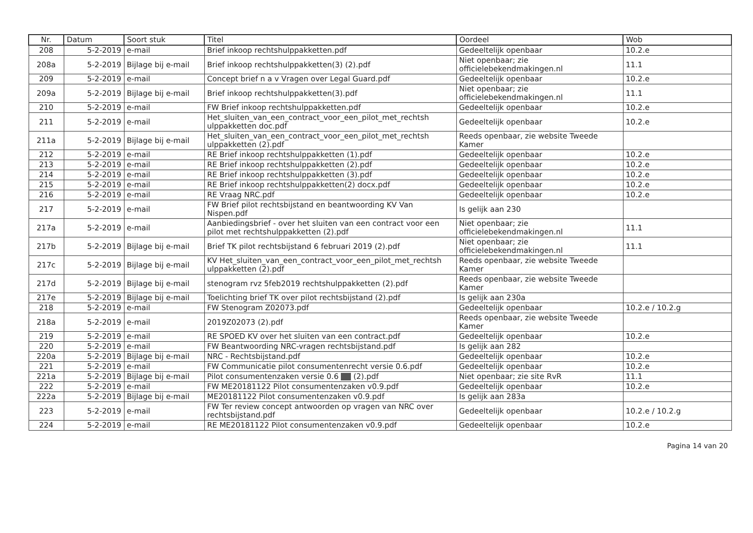| Nr. | Datum | Soort stuk | Titel | Oordeel | Wob |
| --- | --- | --- | --- | --- | --- |
| 208 | 5-2-2019 | e-mail | Brief inkoop rechtshulppakketten.pdf | Gedeeltelijk openbaar | 10.2.e |
| 208a | 5-2-2019 | Bijlage bij e-mail | Brief inkoop rechtshulppakketten(3) (2).pdf | Niet openbaar; zie officielebekendmakingen.nl | 11.1 |
| 209 | 5-2-2019 | e-mail | Concept brief n a v Vragen over Legal Guard.pdf | Gedeeltelijk openbaar | 10.2.e |
| 209a | 5-2-2019 | Bijlage bij e-mail | Brief inkoop rechtshulppakketten(3).pdf | Niet openbaar; zie officielebekendmakingen.nl | 11.1 |
| 210 | 5-2-2019 | e-mail | FW Brief inkoop rechtshulppakketten.pdf | Gedeeltelijk openbaar | 10.2.e |
| 211 | 5-2-2019 | e-mail | Het_sluiten_van_een_contract_voor_een_pilot_met_rechtsh ulppakketten doc.pdf | Gedeeltelijk openbaar | 10.2.e |
| 211a | 5-2-2019 | Bijlage bij e-mail | Het_sluiten_van_een_contract_voor_een_pilot_met_rechtsh ulppakketten (2).pdf | Reeds openbaar, zie website Tweede Kamer | |
| 212 | 5-2-2019 | e-mail | RE Brief inkoop rechtshulppakketten (1).pdf | Gedeeltelijk openbaar | 10.2.e |
| 213 | 5-2-2019 | e-mail | RE Brief inkoop rechtshulppakketten (2).pdf | Gedeeltelijk openbaar | 10.2.e |
| 214 | 5-2-2019 | e-mail | RE Brief inkoop rechtshulppakketten (3).pdf | Gedeeltelijk openbaar | 10.2.e |
| 215 | 5-2-2019 | e-mail | RE Brief inkoop rechtshulppakketten(2) docx.pdf | Gedeeltelijk openbaar | 10.2.e |
| 216 | 5-2-2019 | e-mail | RE Vraag NRC.pdf | Gedeeltelijk openbaar | 10.2.e |
| 217 | 5-2-2019 | e-mail | FW Brief pilot rechtsbijstand en beantwoording KV Van Nispen.pdf | Is gelijk aan 230 | |
| 217a | 5-2-2019 | e-mail | Aanbiedingsbrief - over het sluiten van een contract voor een pilot met rechtshulppakketten (2).pdf | Niet openbaar; zie officielebekendmakingen.nl | 11.1 |
| 217b | 5-2-2019 | Bijlage bij e-mail | Brief TK pilot rechtsbijstand 6 februari 2019 (2).pdf | Niet openbaar; zie officielebekendmakingen.nl | 11.1 |
| 217c | 5-2-2019 | Bijlage bij e-mail | KV Het_sluiten_van_een_contract_voor_een_pilot_met_rechtsh ulppakketten (2).pdf | Reeds openbaar, zie website Tweede Kamer | |
| 217d | 5-2-2019 | Bijlage bij e-mail | stenogram rvz 5feb2019 rechtshulppakketten (2).pdf | Reeds openbaar, zie website Tweede Kamer | |
| 217e | 5-2-2019 | Bijlage bij e-mail | Toelichting brief TK over pilot rechtsbijstand (2).pdf | Is gelijk aan 230a | |
| 218 | 5-2-2019 | e-mail | FW Stenogram Z02073.pdf | Gedeeltelijk openbaar | 10.2.e / 10.2.g |
| 218a | 5-2-2019 | e-mail | 2019Z02073 (2).pdf | Reeds openbaar, zie website Tweede Kamer | |
| 219 | 5-2-2019 | e-mail | RE SPOED KV over het sluiten van een contract.pdf | Gedeeltelijk openbaar | 10.2.e |
| 220 | 5-2-2019 | e-mail | FW Beantwoording NRC-vragen rechtsbijstand.pdf | Is gelijk aan 282 | |
| 220a | 5-2-2019 | Bijlage bij e-mail | NRC - Rechtsbijstand.pdf | Gedeeltelijk openbaar | 10.2.e |
| 221 | 5-2-2019 | e-mail | FW Communicatie pilot consumentenrecht versie 0.6.pdf | Gedeeltelijk openbaar | 10.2.e |
| 221a | 5-2-2019 | Bijlage bij e-mail | Pilot consumentenzaken versie 0.6 (2).pdf | Niet openbaar; zie site RvR | 11.1 |
| 222 | 5-2-2019 | e-mail | FW ME20181122 Pilot consumentenzaken v0.9.pdf | Gedeeltelijk openbaar | 10.2.e |
| 222a | 5-2-2019 | Bijlage bij e-mail | ME20181122 Pilot consumentenzaken v0.9.pdf | Is gelijk aan 283a | |
| 223 | 5-2-2019 | e-mail | FW Ter review concept antwoorden op vragen van NRC over rechtsbijstand.pdf | Gedeeltelijk openbaar | 10.2.e / 10.2.g |
| 224 | 5-2-2019 | e-mail | RE ME20181122 Pilot consumentenzaken v0.9.pdf | Gedeeltelijk openbaar | 10.2.e |
Pagina 14 van 20